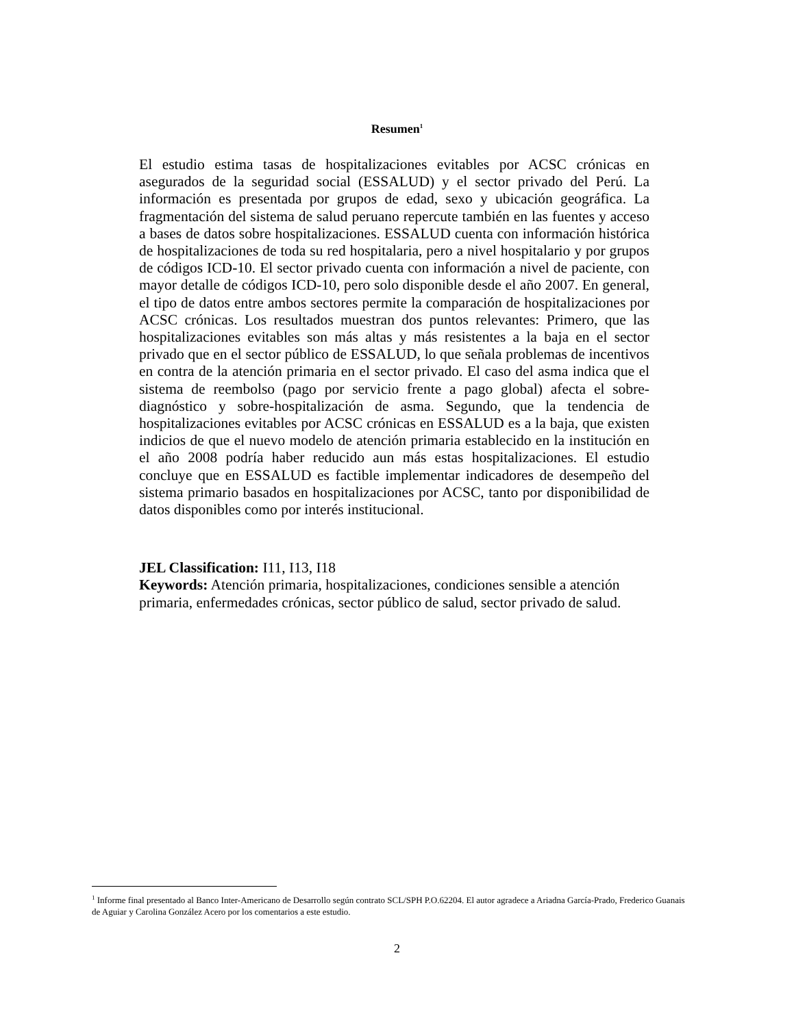Resumen<sup>1</sup>
El estudio estima tasas de hospitalizaciones evitables por ACSC crónicas en asegurados de la seguridad social (ESSALUD) y el sector privado del Perú. La información es presentada por grupos de edad, sexo y ubicación geográfica. La fragmentación del sistema de salud peruano repercute también en las fuentes y acceso a bases de datos sobre hospitalizaciones. ESSALUD cuenta con información histórica de hospitalizaciones de toda su red hospitalaria, pero a nivel hospitalario y por grupos de códigos ICD-10. El sector privado cuenta con información a nivel de paciente, con mayor detalle de códigos ICD-10, pero solo disponible desde el año 2007. En general, el tipo de datos entre ambos sectores permite la comparación de hospitalizaciones por ACSC crónicas. Los resultados muestran dos puntos relevantes: Primero, que las hospitalizaciones evitables son más altas y más resistentes a la baja en el sector privado que en el sector público de ESSALUD, lo que señala problemas de incentivos en contra de la atención primaria en el sector privado. El caso del asma indica que el sistema de reembolso (pago por servicio frente a pago global) afecta el sobre-diagnóstico y sobre-hospitalización de asma. Segundo, que la tendencia de hospitalizaciones evitables por ACSC crónicas en ESSALUD es a la baja, que existen indicios de que el nuevo modelo de atención primaria establecido en la institución en el año 2008 podría haber reducido aun más estas hospitalizaciones. El estudio concluye que en ESSALUD es factible implementar indicadores de desempeño del sistema primario basados en hospitalizaciones por ACSC, tanto por disponibilidad de datos disponibles como por interés institucional.
JEL Classification: I11, I13, I18
Keywords: Atención primaria, hospitalizaciones, condiciones sensible a atención primaria, enfermedades crónicas, sector público de salud, sector privado de salud.
<sup>1</sup> Informe final presentado al Banco Inter-Americano de Desarrollo según contrato SCL/SPH P.O.62204. El autor agradece a Ariadna García-Prado, Frederico Guanais de Aguiar y Carolina González Acero por los comentarios a este estudio.
2